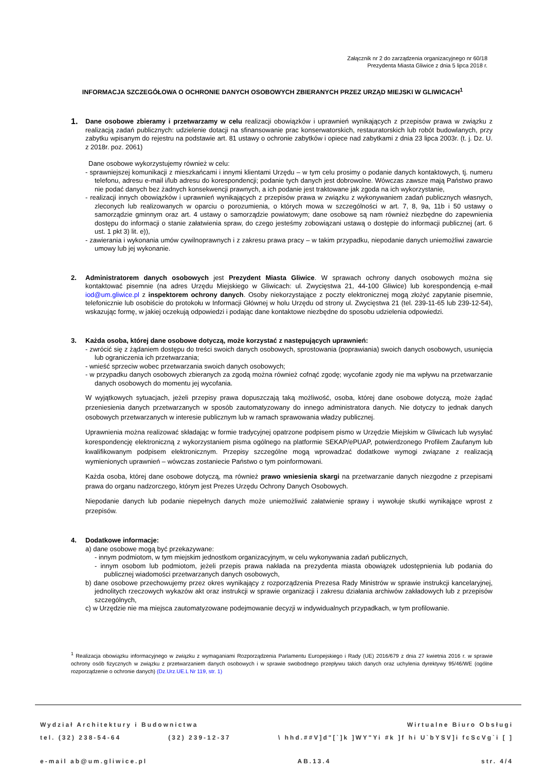Załącznik nr 2 do zarządzenia organizacyjnego nr 60/18
Prezydenta Miasta Gliwice z dnia 5 lipca 2018 r.
INFORMACJA SZCZEGÓŁOWA O OCHRONIE DANYCH OSOBOWYCH ZBIERANYCH PRZEZ URZĄD MIEJSKI W GLIWICACH<sup>1</sup>
1.
Dane osobowe zbieramy i przetwarzamy w celu realizacji obowiązków i uprawnień wynikających z przepisów prawa w związku z realizacją zadań publicznych: udzielenie dotacji na sfinansowanie prac konserwatorskich, restauratorskich lub robót budowlanych, przy zabytku wpisanym do rejestru na podstawie art. 81 ustawy o ochronie zabytków i opiece nad zabytkami z dnia 23 lipca 2003r. (t. j. Dz. U. z 2018r. poz. 2061)
Dane osobowe wykorzystujemy również w celu:
- sprawniejszej komunikacji z mieszkańcami i innymi klientami Urzędu – w tym celu prosimy o podanie danych kontaktowych, tj. numeru telefonu, adresu e-mail i/lub adresu do korespondencji; podanie tych danych jest dobrowolne. Wówczas zawsze mają Państwo prawo nie podać danych bez żadnych konsekwencji prawnych, a ich podanie jest traktowane jak zgoda na ich wykorzystanie,
- realizacji innych obowiązków i uprawnień wynikających z przepisów prawa w związku z wykonywaniem zadań publicznych własnych, zleconych lub realizowanych w oparciu o porozumienia, o których mowa w szczególności w art. 7, 8, 9a, 11b i 50 ustawy o samorządzie gminnym oraz art. 4 ustawy o samorządzie powiatowym; dane osobowe są nam również niezbędne do zapewnienia dostępu do informacji o stanie załatwienia spraw, do czego jesteśmy zobowiązani ustawą o dostępie do informacji publicznej (art. 6 ust. 1 pkt 3) lit. e)),
- zawierania i wykonania umów cywilnoprawnych i z zakresu prawa pracy – w takim przypadku, niepodanie danych uniemożliwi zawarcie umowy lub jej wykonanie.
2. Administratorem danych osobowych jest Prezydent Miasta Gliwice. W sprawach ochrony danych osobowych można się kontaktować pisemnie (na adres Urzędu Miejskiego w Gliwicach: ul. Zwycięstwa 21, 44-100 Gliwice) lub korespondencją e-mail iod@um.gliwice.pl z inspektorem ochrony danych. Osoby niekorzystające z poczty elektronicznej mogą złożyć zapytanie pisemnie, telefonicznie lub osobiście do protokołu w Informacji Głównej w holu Urzędu od strony ul. Zwycięstwa 21 (tel. 239-11-65 lub 239-12-54), wskazując formę, w jakiej oczekują odpowiedzi i podając dane kontaktowe niezbędne do sposobu udzielenia odpowiedzi.
3. Każda osoba, której dane osobowe dotyczą, może korzystać z następujących uprawnień:
- zwrócić się z żądaniem dostępu do treści swoich danych osobowych, sprostowania (poprawiania) swoich danych osobowych, usunięcia lub ograniczenia ich przetwarzania;
- wnieść sprzeciw wobec przetwarzania swoich danych osobowych;
- w przypadku danych osobowych zbieranych za zgodą można również cofnąć zgodę; wycofanie zgody nie ma wpływu na przetwarzanie danych osobowych do momentu jej wycofania.
W wyjątkowych sytuacjach, jeżeli przepisy prawa dopuszczają taką możliwość, osoba, której dane osobowe dotyczą, może żądać przeniesienia danych przetwarzanych w sposób zautomatyzowany do innego administratora danych. Nie dotyczy to jednak danych osobowych przetwarzanych w interesie publicznym lub w ramach sprawowania władzy publicznej.
Uprawnienia można realizować składając w formie tradycyjnej opatrzone podpisem pismo w Urzędzie Miejskim w Gliwicach lub wysyłać korespondencję elektroniczną z wykorzystaniem pisma ogólnego na platformie SEKAP/ePUAP, potwierdzonego Profilem Zaufanym lub kwalifikowanym podpisem elektronicznym. Przepisy szczególne mogą wprowadzać dodatkowe wymogi związane z realizacją wymienionych uprawnień – wówczas zostaniecie Państwo o tym poinformowani.
Każda osoba, której dane osobowe dotyczą, ma również prawo wniesienia skargi na przetwarzanie danych niezgodne z przepisami prawa do organu nadzorczego, którym jest Prezes Urzędu Ochrony Danych Osobowych.
Niepodanie danych lub podanie niepełnych danych może uniemożliwić załatwienie sprawy i wywołuje skutki wynikające wprost z przepisów.
4. Dodatkowe informacje:
a) dane osobowe mogą być przekazywane:
- innym podmiotom, w tym miejskim jednostkom organizacyjnym, w celu wykonywania zadań publicznych,
- innym osobom lub podmiotom, jeżeli przepis prawa nakłada na prezydenta miasta obowiązek udostępnienia lub podania do publicznej wiadomości przetwarzanych danych osobowych,
b) dane osobowe przechowujemy przez okres wynikający z rozporządzenia Prezesa Rady Ministrów w sprawie instrukcji kancelaryjnej, jednolitych rzeczowych wykazów akt oraz instrukcji w sprawie organizacji i zakresu działania archiwów zakładowych lub z przepisów szczególnych,
c) w Urzędzie nie ma miejsca zautomatyzowane podejmowanie decyzji w indywidualnych przypadkach, w tym profilowanie.
<sup>1</sup> Realizacja obowiązku informacyjnego w związku z wymaganiami Rozporządzenia Parlamentu Europejskiego i Rady (UE) 2016/679 z dnia 27 kwietnia 2016 r. w sprawie ochrony osób fizycznych w związku z przetwarzaniem danych osobowych i w sprawie swobodnego przepływu takich danych oraz uchylenia dyrektywy 95/46/WE (ogólne rozporządzenie o ochronie danych) (Dz.Urz.UE.L Nr 119, str. 1)
Wydział Architektury i Budownictwa Wirtualne Biuro Obsługi
tel. (32) 238-54-64 (32) 239-12-37 \ hhd.##V]d"[`]k ]WY"Yi #k ]f hi U`bYSV]i fcScVg`i [ ]
e-mail ab@um.gliwice.pl AB.13.4 str. 4/4